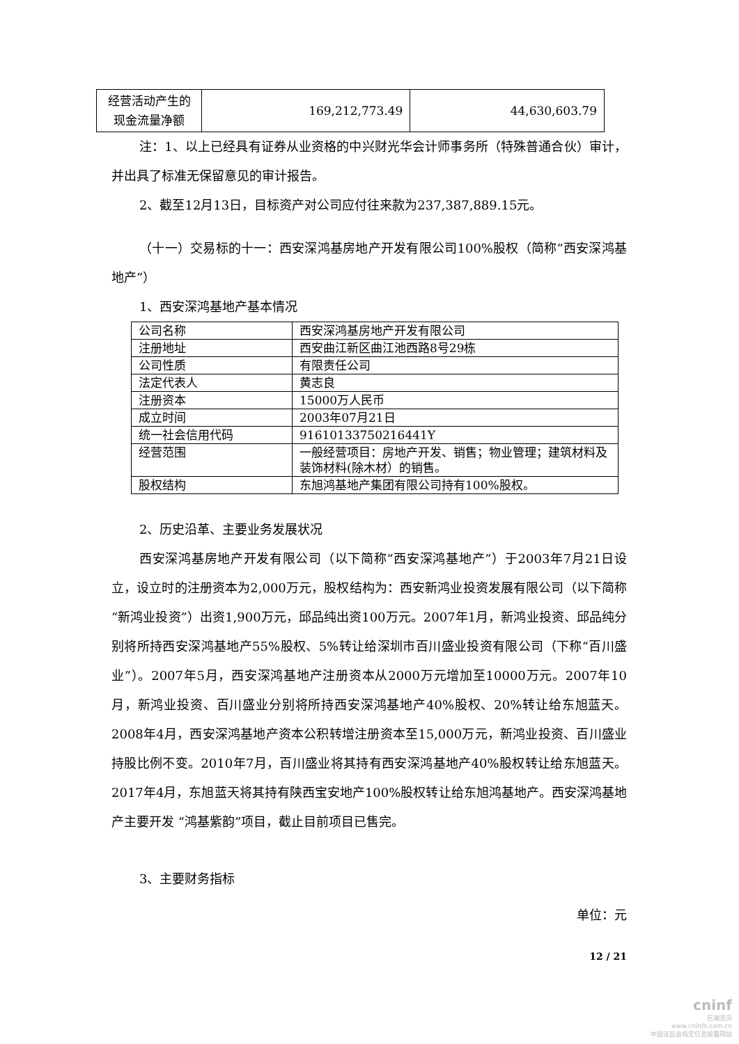| 经营活动产生的现金流量净额 | 169,212,773.49 | 44,630,603.79 |
注：1、以上已经具有证券从业资格的中兴财光华会计师事务所（特殊普通合伙）审计，并出具了标准无保留意见的审计报告。
2、截至12月13日，目标资产对公司应付往来款为237,387,889.15元。
（十一）交易标的十一：西安深鸿基房地产开发有限公司100%股权（简称“西安深鸿基地产”）
1、西安深鸿基地产基本情况
| 公司名称 | 西安深鸿基房地产开发有限公司 |
| 注册地址 | 西安曲江新区曲江池西路8号29栋 |
| 公司性质 | 有限责任公司 |
| 法定代表人 | 黄志良 |
| 注册资本 | 15000万人民币 |
| 成立时间 | 2003年07月21日 |
| 统一社会信用代码 | 91610133750216441Y |
| 经营范围 | 一般经营项目：房地产开发、销售；物业管理；建筑材料及装饰材料(除木材）的销售。 |
| 股权结构 | 东旭鸿基地产集团有限公司持有100%股权。 |
2、历史沿革、主要业务发展状况
西安深鸿基房地产开发有限公司（以下简称“西安深鸿基地产”）于2003年7月21日设立，设立时的注册资本为2,000万元，股权结构为：西安新鸿业投资发展有限公司（以下简称“新鸿业投资”）出资1,900万元，邱品纯出资100万元。2007年1月，新鸿业投资、邱品纯分别将所持西安深鸿基地产55%股权、5%转让给深圳市百川盛业投资有限公司（下称“百川盛业”）。2007年5月，西安深鸿基地产注册资本从2000万元增加至10000万元。2007年10月，新鸿业投资、百川盛业分别将所持西安深鸿基地产40%股权、20%转让给东旭蓝天。2008年4月，西安深鸿基地产资本公积转增注册资本至15,000万元，新鸿业投资、百川盛业持股比例不变。2010年7月，百川盛业将其持有西安深鸿基地产40%股权转让给东旭蓝天。2017年4月，东旭蓝天将其持有陕西宝安地产100%股权转让给东旭鸿基地产。西安深鸿基地产主要开发 “鸿基紫韵”项目，截止目前项目已售完。
3、主要财务指标
单位：元
12 / 21
cninf
巨潮资讯
www.cninfo.com.cn
中国证监会指定信息披露网站